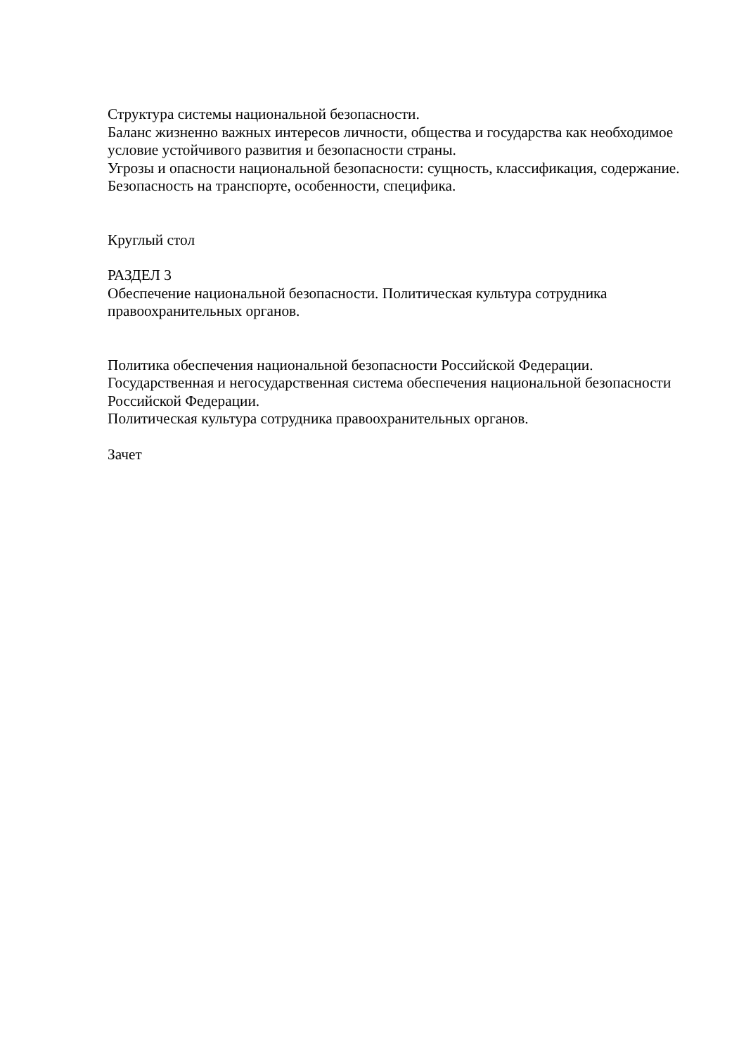Структура системы национальной безопасности.
Баланс жизненно важных интересов личности, общества и государства как необходимое условие устойчивого развития и безопасности страны.
Угрозы и опасности национальной безопасности: сущность, классификация, содержание.
Безопасность на транспорте, особенности, специфика.
Круглый стол
РАЗДЕЛ 3
Обеспечение национальной безопасности. Политическая культура сотрудника правоохранительных органов.
Политика обеспечения национальной безопасности Российской Федерации.
Государственная и негосударственная система обеспечения национальной безопасности Российской Федерации.
Политическая культура сотрудника правоохранительных органов.
Зачет